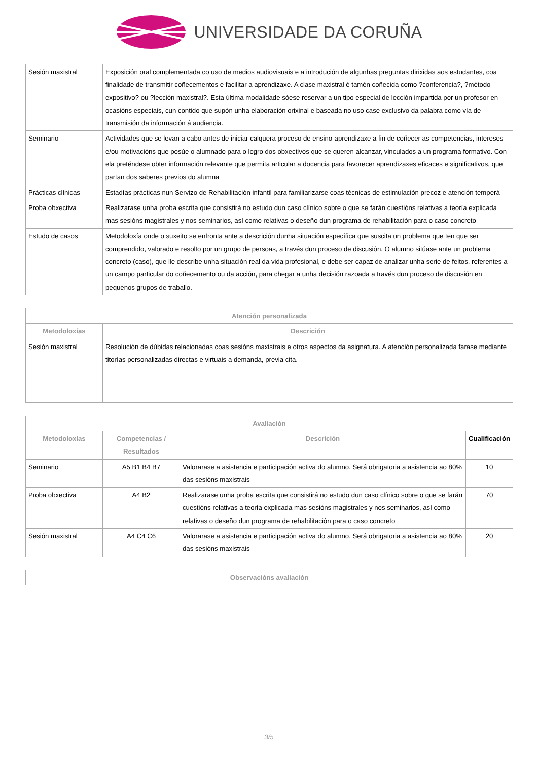UNIVERSIDADE DA CORUÑA
| Sesión maxistral | Exposición oral complementada co uso de medios audiovisuais e a introdución de algunhas preguntas dirixidas aos estudantes, coa finalidade de transmitir coñecementos e facilitar a aprendizaxe. A clase maxistral é tamén coñecida como ?conferencia?, ?método expositivo? ou ?lección maxistral?. Esta última modalidade sóese reservar a un tipo especial de lección impartida por un profesor en ocasións especiais, cun contido que supón unha elaboración orixinal e baseada no uso case exclusivo da palabra como vía de transmisión da información á audiencia. |
| Seminario | Actividades que se levan a cabo antes de iniciar calquera proceso de ensino-aprendizaxe a fin de coñecer as competencias, intereses e/ou motivacións que posúe o alumnado para o logro dos obxectivos que se queren alcanzar, vinculados a un programa formativo. Con ela preténdese obter información relevante que permita articular a docencia para favorecer aprendizaxes eficaces e significativos, que partan dos saberes previos do alumna |
| Prácticas clínicas | Estadías prácticas nun Servizo de Rehabilitación infantil para familiarizarse coas técnicas de estimulación precoz e atención temperá |
| Proba obxectiva | Realizarase unha proba escrita que consistirá no estudo dun caso clínico sobre o que se farán cuestións relativas a teoría explicada mas sesións magistrales y nos seminarios, así como relativas o deseño dun programa de rehabilitación para o caso concreto |
| Estudo de casos | Metodoloxía onde o suxeito se enfronta ante a descrición dunha situación específica que suscita un problema que ten que ser comprendido, valorado e resolto por un grupo de persoas, a través dun proceso de discusión. O alumno sitúase ante un problema concreto (caso), que lle describe unha situación real da vida profesional, e debe ser capaz de analizar unha serie de feitos, referentes a un campo particular do coñecemento ou da acción, para chegar a unha decisión razoada a través dun proceso de discusión en pequenos grupos de traballo. |
| Atención personalizada | |
| --- | --- |
| Metodoloxías | Descrición |
| Sesión maxistral | Resolución de dúbidas relacionadas coas sesións maxistrais e otros aspectos da asignatura. A atención personalizada farase mediante titorías personalizadas directas e virtuais a demanda, previa cita. |
| Avaliación | | | |
| --- | --- | --- | --- |
| Metodoloxías | Competencias / Resultados | Descrición | Cualificación |
| Seminario | A5 B1 B4 B7 | Valorarase a asistencia e participación activa do alumno. Será obrigatoria a asistencia ao 80% das sesións maxistrais | 10 |
| Proba obxectiva | A4 B2 | Realizarase unha proba escrita que consistirá no estudo dun caso clínico sobre o que se farán cuestións relativas a teoría explicada mas sesións magistrales y nos seminarios, así como relativas o deseño dun programa de rehabilitación para o caso concreto | 70 |
| Sesión maxistral | A4 C4 C6 | Valorarase a asistencia e participación activa do alumno. Será obrigatoria a asistencia ao 80% das sesións maxistrais | 20 |
| Observacións avaliación |
| --- |
3/5